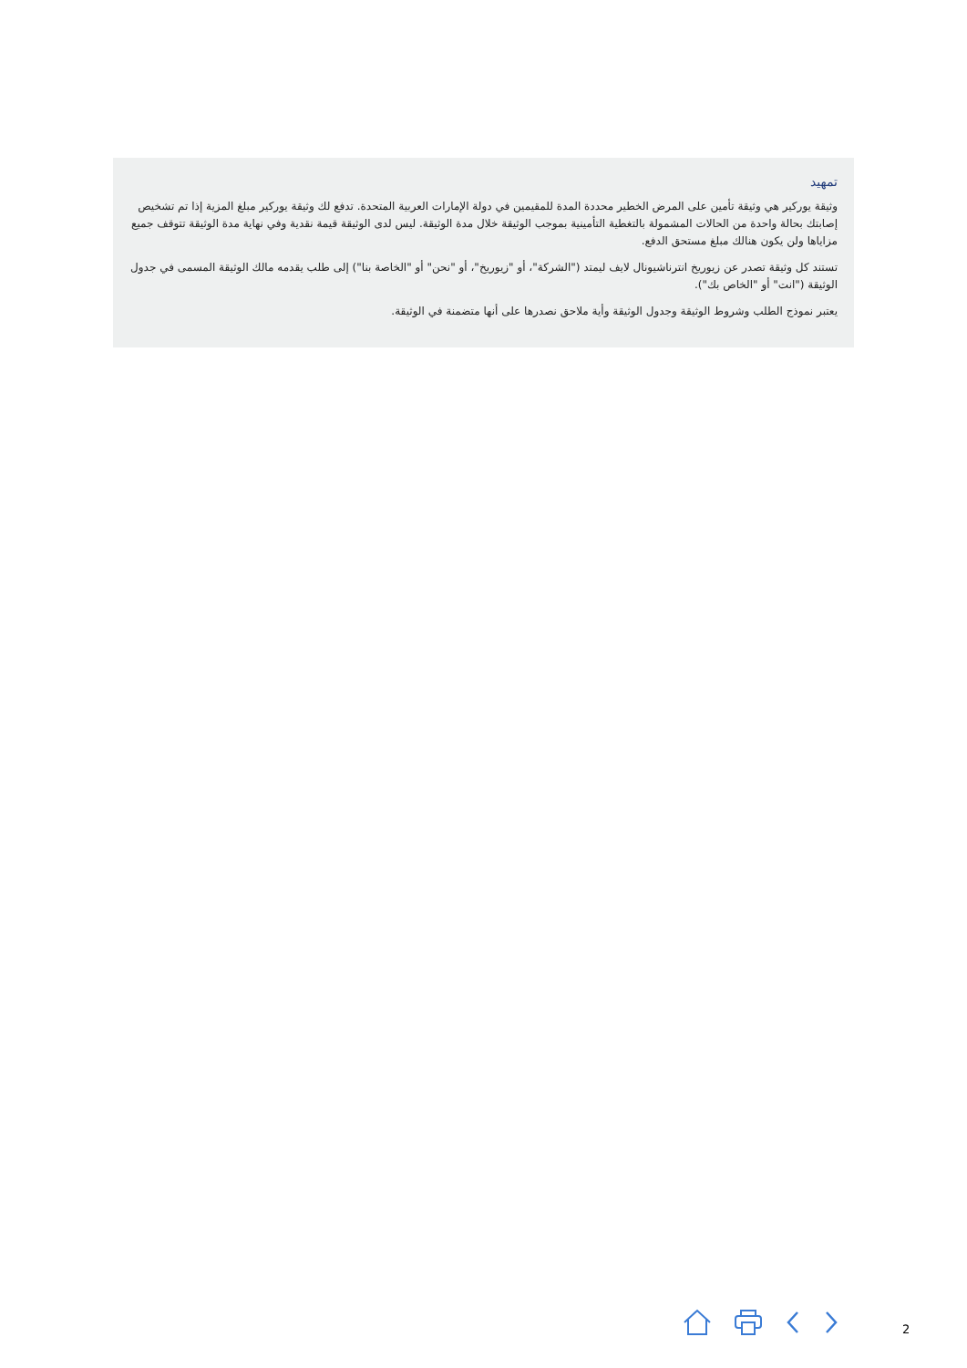تمهيد
وثيقة يوركير هي وثيقة تأمين على المرض الخطير محددة المدة للمقيمين في دولة الإمارات العربية المتحدة. تدفع لك وثيقة يوركير مبلغ المزية إذا تم تشخيص إصابتك بحالة واحدة من الحالات المشمولة بالتغطية التأمينية بموجب الوثيقة خلال مدة الوثيقة. ليس لدى الوثيقة قيمة نقدية وفي نهاية مدة الوثيقة تتوقف جميع مزاياها ولن يكون هنالك مبلغ مستحق الدفع.
تستند كل وثيقة تصدر عن زيوريخ انترناشيونال لايف ليمتد ("الشركة"، أو "زيوريخ"، أو "نحن" أو "الخاصة بنا") إلى طلب يقدمه مالك الوثيقة المسمى في جدول الوثيقة ("انت" أو "الخاص بك").
يعتبر نموذج الطلب وشروط الوثيقة وجدول الوثيقة وأية ملاحق نصدرها على أنها متضمنة في الوثيقة.
2